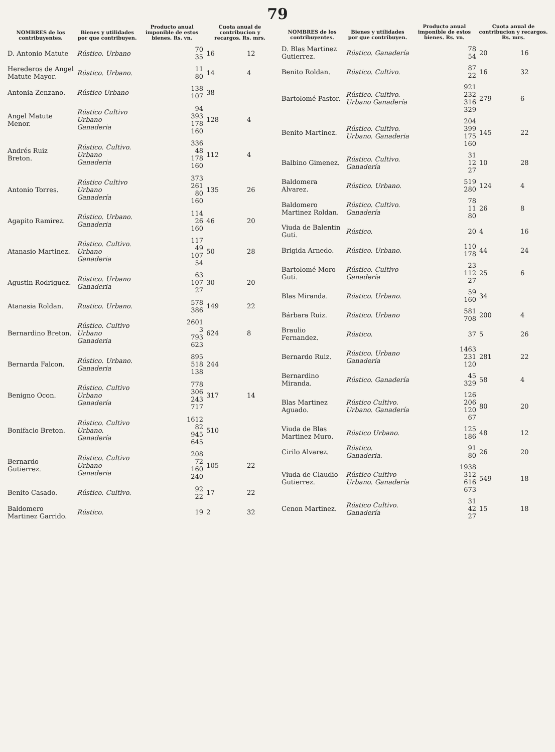79
| NOMBRES de los contribuyentes. | Bienes y utilidades por que contribuyen. | Producto anual imponible de estos bienes. Rs. vn. | Cuota anual de contribucion y recargos. Rs. mrs. | |
| --- | --- | --- | --- | --- |
| D. Antonio Matute | Rústico. Urbano | 70 35 | 16 | 12 |
| Herederos de Angel Matute Mayor. | Rústico. Urbano. | 11 80 | 14 | 4 |
| Antonia Zenzano. | Rústico Urbano | 138 107 | 38 | |
| Angel Matute Menor. | Rústico Cultivo Urbano Ganaderia | 94 393 178 160 | 128 | 4 |
| Andrés Ruiz Breton. | Rústico. Cultivo. Urbano Ganaderia | 336 48 178 160 | 112 | 4 |
| Antonio Torres. | Rústico Cultivo Urbano Ganadería | 373 261 80 160 | 135 | 26 |
| Agapito Ramirez. | Rústico. Urbano. Ganaderia | 114 26 160 | 46 | 20 |
| Atanasio Martinez. | Rústico. Cultivo. Urbano Ganaderia | 117 49 107 54 | 50 | 28 |
| Agustin Rodriguez. | Rústico. Urbano Ganaderia | 63 107 27 | 30 | 20 |
| Atanasia Roldan. | Rustico. Urbano. | 578 386 | 149 | 22 |
| Bernardino Breton. | Rústico. Cultivo Urbano Ganaderia | 2601 3 793 623 | 624 | 8 |
| Bernarda Falcon. | Rústico. Urbano. Ganaderia | 895 518 138 | 244 | |
| Benigno Ocon. | Rústico. Cultivo Urbano Ganadería | 778 306 243 717 | 317 | 14 |
| Bonifacio Breton. | Rústico. Cultivo Urbano. Ganadería | 1612 82 945 645 | 510 | |
| Bernardo Gutierrez. | Rústico. Cultivo Urbano Ganaderia | 208 72 160 240 | 105 | 22 |
| Benito Casado. | Rústico. Cultivo. | 92 22 | 17 | 22 |
| Baldomero Martinez Garrido. | Rústico. | 19 | 2 | 32 |
| NOMBRES de los contribuyentes. | Bienes y utilidades por que contribuyen. | Producto anual imponible de estos bienes. Rs. vn. | Cuota anual de contribucion y recargos. Rs. mrs. | |
| --- | --- | --- | --- | --- |
| D. Blas Martinez Gutierrez. | Rústico. Ganadería | 78 54 | 20 | 16 |
| Benito Roldan. | Rústico. Cultivo. | 87 22 | 16 | 32 |
| Bartolomé Pastor. | Rústico. Cultivo. Urbano Ganadería | 921 232 316 329 | 279 | 6 |
| Benito Martinez. | Rústico. Cultivo. Urbano. Ganaderia | 204 399 175 160 | 145 | 22 |
| Balbino Gimenez. | Rústico. Cultivo. Ganadería | 31 12 27 | 10 | 28 |
| Baldomera Alvarez. | Rústico. Urbano. | 519 280 | 124 | 4 |
| Baldomero Martinez Roldan. | Rústico. Cultivo. Ganadería | 78 11 80 | 26 | 8 |
| Viuda de Balentin Guti. | Rústico. | 20 | 4 | 16 |
| Brigida Arnedo. | Rústico. Urbano. | 110 178 | 44 | 24 |
| Bartolomé Moro Guti. | Rústico. Cultivo Ganadería | 23 112 27 | 25 | 6 |
| Blas Miranda. | Rústico. Urbano. | 59 160 | 34 | |
| Bárbara Ruiz. | Rústico. Urbano | 581 708 | 200 | 4 |
| Braulio Fernandez. | Rústico. | 37 | 5 | 26 |
| Bernardo Ruiz. | Rústico. Urbano Ganadería | 1463 231 120 | 281 | 22 |
| Bernardino Miranda. | Rústico. Ganadería | 45 329 | 58 | 4 |
| Blas Martinez Aguado. | Rústico Cultivo. Urbano. Ganadería | 126 206 120 67 | 80 | 20 |
| Viuda de Blas Martinez Muro. | Rústico Urbano. | 125 186 | 48 | 12 |
| Cirilo Alvarez. | Rústico. Ganaderia. | 91 80 | 26 | 20 |
| Viuda de Claudio Gutierrez. | Rústico Cultivo Urbano. Ganadería | 1938 312 616 673 | 549 | 18 |
| Cenon Martinez. | Rústico Cultivo. Ganadería | 31 42 27 | 15 | 18 |